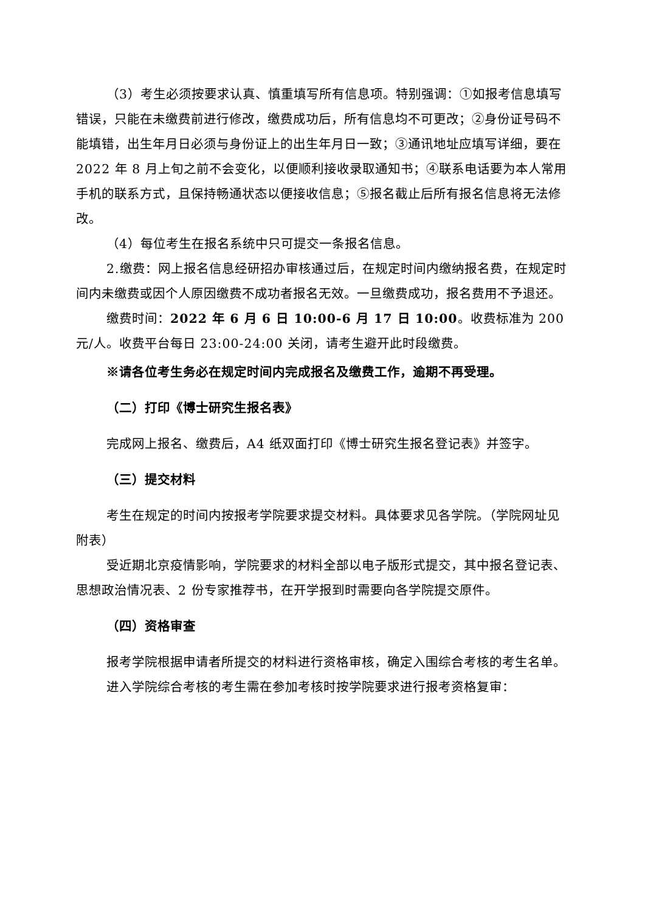（3）考生必须按要求认真、慎重填写所有信息项。特别强调：①如报考信息填写错误，只能在未缴费前进行修改，缴费成功后，所有信息均不可更改；②身份证号码不能填错，出生年月日必须与身份证上的出生年月日一致；③通讯地址应填写详细，要在 2022 年 8 月上旬之前不会变化，以便顺利接收录取通知书；④联系电话要为本人常用手机的联系方式，且保持畅通状态以便接收信息；⑤报名截止后所有报名信息将无法修改。
（4）每位考生在报名系统中只可提交一条报名信息。
2.缴费：网上报名信息经研招办审核通过后，在规定时间内缴纳报名费，在规定时间内未缴费或因个人原因缴费不成功者报名无效。一旦缴费成功，报名费用不予退还。
缴费时间：2022 年 6 月 6 日 10:00-6 月 17 日 10:00。收费标准为 200 元/人。收费平台每日 23:00-24:00 关闭，请考生避开此时段缴费。
※请各位考生务必在规定时间内完成报名及缴费工作，逾期不再受理。
（二）打印《博士研究生报名表》
完成网上报名、缴费后，A4 纸双面打印《博士研究生报名登记表》并签字。
（三）提交材料
考生在规定的时间内按报考学院要求提交材料。具体要求见各学院。（学院网址见附表）
受近期北京疫情影响，学院要求的材料全部以电子版形式提交，其中报名登记表、思想政治情况表、2 份专家推荐书，在开学报到时需要向各学院提交原件。
（四）资格审查
报考学院根据申请者所提交的材料进行资格审核，确定入围综合考核的考生名单。
进入学院综合考核的考生需在参加考核时按学院要求进行报考资格复审：